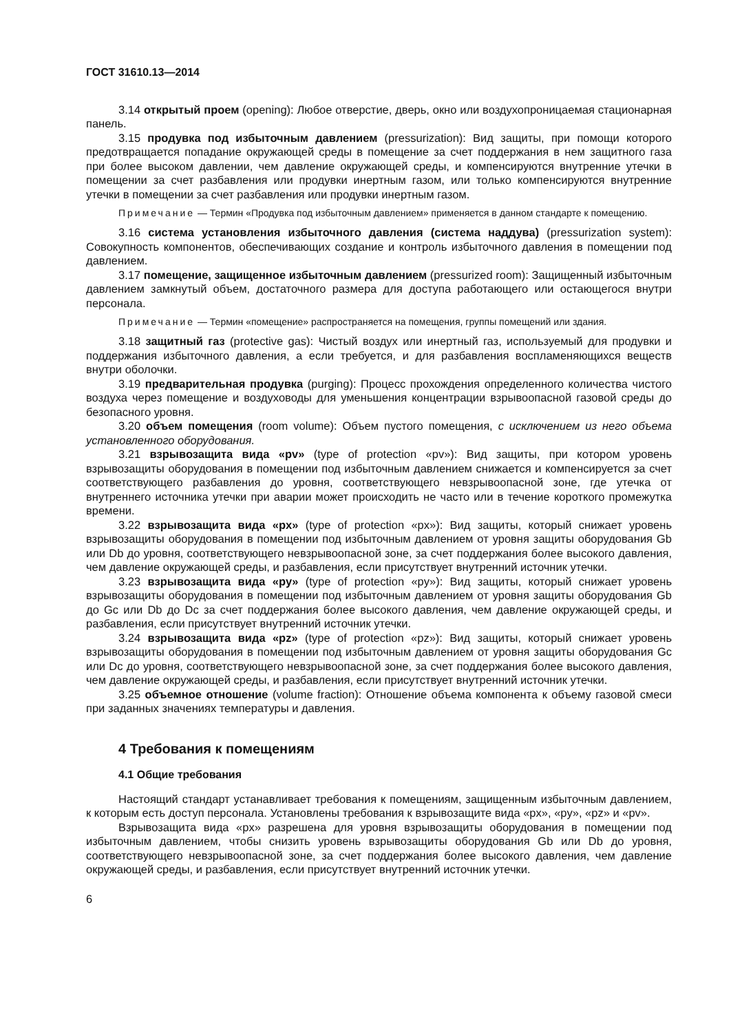ГОСТ 31610.13—2014
3.14 открытый проем (opening): Любое отверстие, дверь, окно или воздухопроницаемая стационарная панель.
3.15 продувка под избыточным давлением (pressurization): Вид защиты, при помощи которого предотвращается попадание окружающей среды в помещение за счет поддержания в нем защитного газа при более высоком давлении, чем давление окружающей среды, и компенсируются внутренние утечки в помещении за счет разбавления или продувки инертным газом, или только компенсируются внутренние утечки в помещении за счет разбавления или продувки инертным газом.
Примечание — Термин «Продувка под избыточным давлением» применяется в данном стандарте к помещению.
3.16 система установления избыточного давления (система наддува) (pressurization system): Совокупность компонентов, обеспечивающих создание и контроль избыточного давления в помещении под давлением.
3.17 помещение, защищенное избыточным давлением (pressurized room): Защищенный избыточным давлением замкнутый объем, достаточного размера для доступа работающего или остающегося внутри персонала.
Примечание — Термин «помещение» распространяется на помещения, группы помещений или здания.
3.18 защитный газ (protective gas): Чистый воздух или инертный газ, используемый для продувки и поддержания избыточного давления, а если требуется, и для разбавления воспламеняющихся веществ внутри оболочки.
3.19 предварительная продувка (purging): Процесс прохождения определенного количества чистого воздуха через помещение и воздуховоды для уменьшения концентрации взрывоопасной газовой среды до безопасного уровня.
3.20 объем помещения (room volume): Объем пустого помещения, с исключением из него объема установленного оборудования.
3.21 взрывозащита вида «pv» (type of protection «pv»): Вид защиты, при котором уровень взрывозащиты оборудования в помещении под избыточным давлением снижается и компенсируется за счет соответствующего разбавления до уровня, соответствующего невзрывоопасной зоне, где утечка от внутреннего источника утечки при аварии может происходить не часто или в течение короткого промежутка времени.
3.22 взрывозащита вида «px» (type of protection «px»): Вид защиты, который снижает уровень взрывозащиты оборудования в помещении под избыточным давлением от уровня защиты оборудования Gb или Db до уровня, соответствующего невзрывоопасной зоне, за счет поддержания более высокого давления, чем давление окружающей среды, и разбавления, если присутствует внутренний источник утечки.
3.23 взрывозащита вида «py» (type of protection «py»): Вид защиты, который снижает уровень взрывозащиты оборудования в помещении под избыточным давлением от уровня защиты оборудования Gb до Gc или Db до Dc за счет поддержания более высокого давления, чем давление окружающей среды, и разбавления, если присутствует внутренний источник утечки.
3.24 взрывозащита вида «pz» (type of protection «pz»): Вид защиты, который снижает уровень взрывозащиты оборудования в помещении под избыточным давлением от уровня защиты оборудования Gc или Dc до уровня, соответствующего невзрывоопасной зоне, за счет поддержания более высокого давления, чем давление окружающей среды, и разбавления, если присутствует внутренний источник утечки.
3.25 объемное отношение (volume fraction): Отношение объема компонента к объему газовой смеси при заданных значениях температуры и давления.
4 Требования к помещениям
4.1 Общие требования
Настоящий стандарт устанавливает требования к помещениям, защищенным избыточным давлением, к которым есть доступ персонала. Установлены требования к взрывозащите вида «px», «py», «pz» и «pv».
Взрывозащита вида «px» разрешена для уровня взрывозащиты оборудования в помещении под избыточным давлением, чтобы снизить уровень взрывозащиты оборудования Gb или Db до уровня, соответствующего невзрывоопасной зоне, за счет поддержания более высокого давления, чем давление окружающей среды, и разбавления, если присутствует внутренний источник утечки.
6